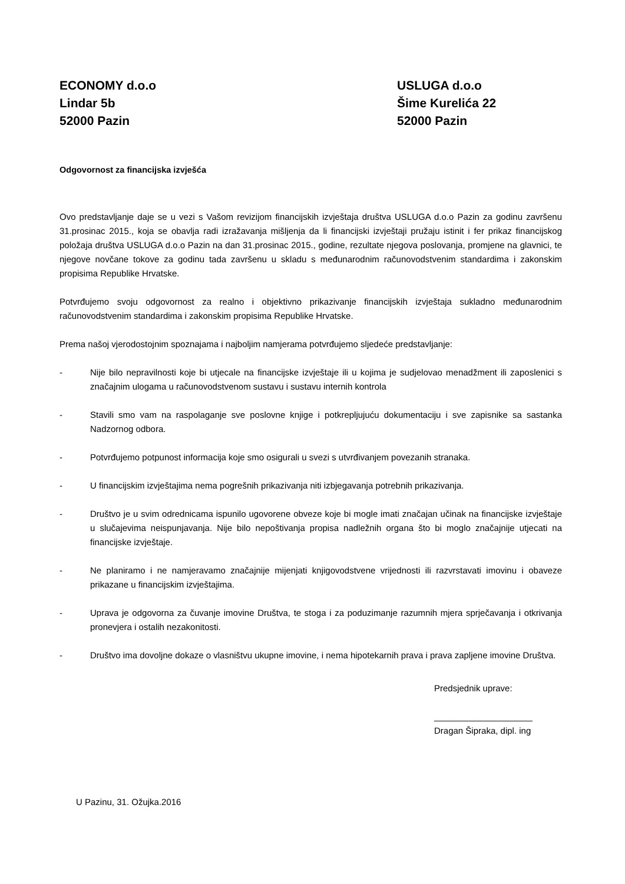ECONOMY d.o.o
Lindar 5b
52000 Pazin
USLUGA d.o.o
Šime Kurelića 22
52000 Pazin
Odgovornost za financijska izvješća
Ovo predstavljanje daje se u vezi s Vašom revizijom financijskih izvještaja društva USLUGA d.o.o Pazin za godinu završenu 31.prosinac 2015., koja se obavlja radi izražavanja mišljenja da li financijski izvještaji pružaju istinit i fer prikaz financijskog položaja društva USLUGA d.o.o Pazin na dan 31.prosinac 2015., godine, rezultate njegova poslovanja, promjene na glavnici, te njegove novčane tokove za godinu tada završenu u skladu s međunarodnim računovodstvenim standardima i zakonskim propisima Republike Hrvatske.
Potvrđujemo svoju odgovornost za realno i objektivno prikazivanje financijskih izvještaja sukladno međunarodnim računovodstvenim standardima i zakonskim propisima Republike Hrvatske.
Prema našoj vjerodostojnim spoznajama i najboljim namjerama potvrđujemo sljedeće predstavljanje:
- Nije bilo nepravilnosti koje bi utjecale na financijske izvještaje ili u kojima je sudjelovao menadžment ili zaposlenici s značajnim ulogama u računovodstvenom sustavu i sustavu internih kontrola
- Stavili smo vam na raspolaganje sve poslovne knjige i potkrepljujuću dokumentaciju i sve zapisnike sa sastanka Nadzornog odbora.
- Potvrđujemo potpunost informacija koje smo osigurali u svezi s utvrđivanjem povezanih stranaka.
- U financijskim izvještajima nema pogrešnih prikazivanja niti izbjegavanja potrebnih prikazivanja.
- Društvo je u svim odrednicama ispunilo ugovorene obveze koje bi mogle imati značajan učinak na financijske izvještaje u slučajevima neispunjavanja. Nije bilo nepoštivanja propisa nadležnih organa što bi moglo značajnije utjecati na financijske izvještaje.
- Ne planiramo i ne namjeravamo značajnije mijenjati knjigovodstvene vrijednosti ili razvrstavati imovinu i obaveze prikazane u financijskim izvještajima.
- Uprava je odgovorna za čuvanje imovine Društva, te stoga i za poduzimanje razumnih mjera sprječavanja i otkrivanja pronevjera i ostalih nezakonitosti.
- Društvo ima dovoljne dokaze o vlasništvu ukupne imovine, i nema hipotekarnih prava i prava zapljene imovine Društva.
Predsjednik uprave:
____________________
Dragan Šipraka, dipl. ing
U Pazinu, 31. Ožujka.2016